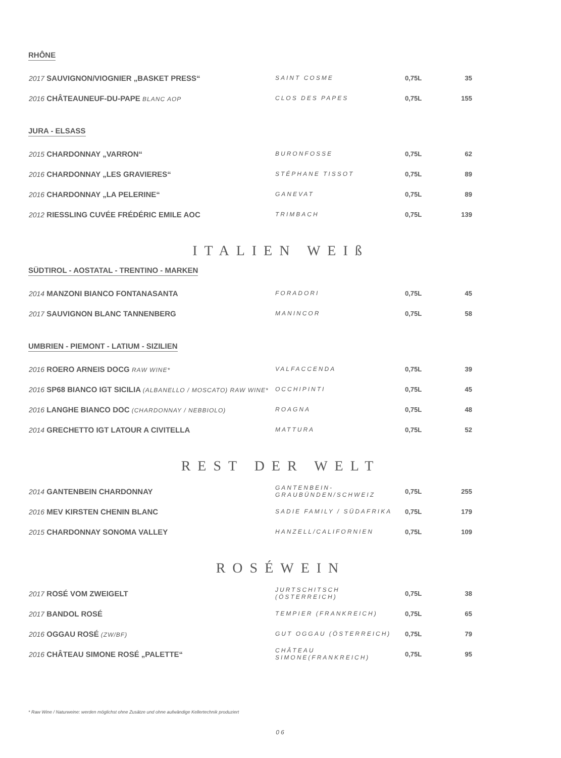RHÔNE
| 2017 SAUVIGNON/VIOGNIER „BASKET PRESS“ | SAINT COSME | 0,75L | 35 |
| 2016 CHÂTEAUNEUF-DU-PAPE BLANC AOP | CLOS DES PAPES | 0,75L | 155 |
JURA - ELSASS
| 2015 CHARDONNAY „VARRON“ | BURONFOSSE | 0,75L | 62 |
| 2016 CHARDONNAY „LES GRAVIERES“ | STÉPHANE TISSOT | 0,75L | 89 |
| 2016 CHARDONNAY „LA PELERINE“ | GANEVAT | 0,75L | 89 |
| 2012 RIESSLING CUVÉE FRÉDÉRIC EMILE AOC | TRIMBACH | 0,75L | 139 |
ITALIEN WEIß
SÜDTIROL - AOSTATAL - TRENTINO - MARKEN
| 2014 MANZONI BIANCO FONTANASANTA | FORADORI | 0,75L | 45 |
| 2017 SAUVIGNON BLANC TANNENBERG | MANINCOR | 0,75L | 58 |
UMBRIEN - PIEMONT - LATIUM - SIZILIEN
| 2016 ROERO ARNEIS DOCG RAW WINE* | VALFACCENDA | 0,75L | 39 |
| 2016 SP68 BIANCO IGT SICILIA (ALBANELLO / MOSCATO) RAW WINE* | OCCHIPINTI | 0,75L | 45 |
| 2016 LANGHE BIANCO DOC (CHARDONNAY / NEBBIOLO) | ROAGNA | 0,75L | 48 |
| 2014 GRECHETTO IGT LATOUR A CIVITELLA | MATTURA | 0,75L | 52 |
REST DER WELT
| 2014 GANTENBEIN CHARDONNAY | GANTENBEIN-GRAUBÜNDEN/SCHWEIZ | 0,75L | 255 |
| 2016 MEV KIRSTEN CHENIN BLANC | SADIE FAMILY / SÜDAFRIKA | 0,75L | 179 |
| 2015 CHARDONNAY SONOMA VALLEY | HANZELL/CALIFORNIEN | 0,75L | 109 |
ROSÉWEIN
| 2017 ROSÉ VOM ZWEIGELT | JURTSCHITSCH (ÖSTERREICH) | 0,75L | 38 |
| 2017 BANDOL ROSÉ | TEMPIER (FRANKREICH) | 0,75L | 65 |
| 2016 OGGAU ROSÉ (ZW/BF) | GUT OGGAU (ÖSTERREICH) | 0,75L | 79 |
| 2016 CHÂTEAU SIMONE ROSÉ „PALETTE“ | CHÂTEAU SIMONE(FRANKREICH) | 0,75L | 95 |
* Raw Wine / Naturweine: werden möglichst ohne Zusätze und ohne aufwändige Kellertechnik produziert
06